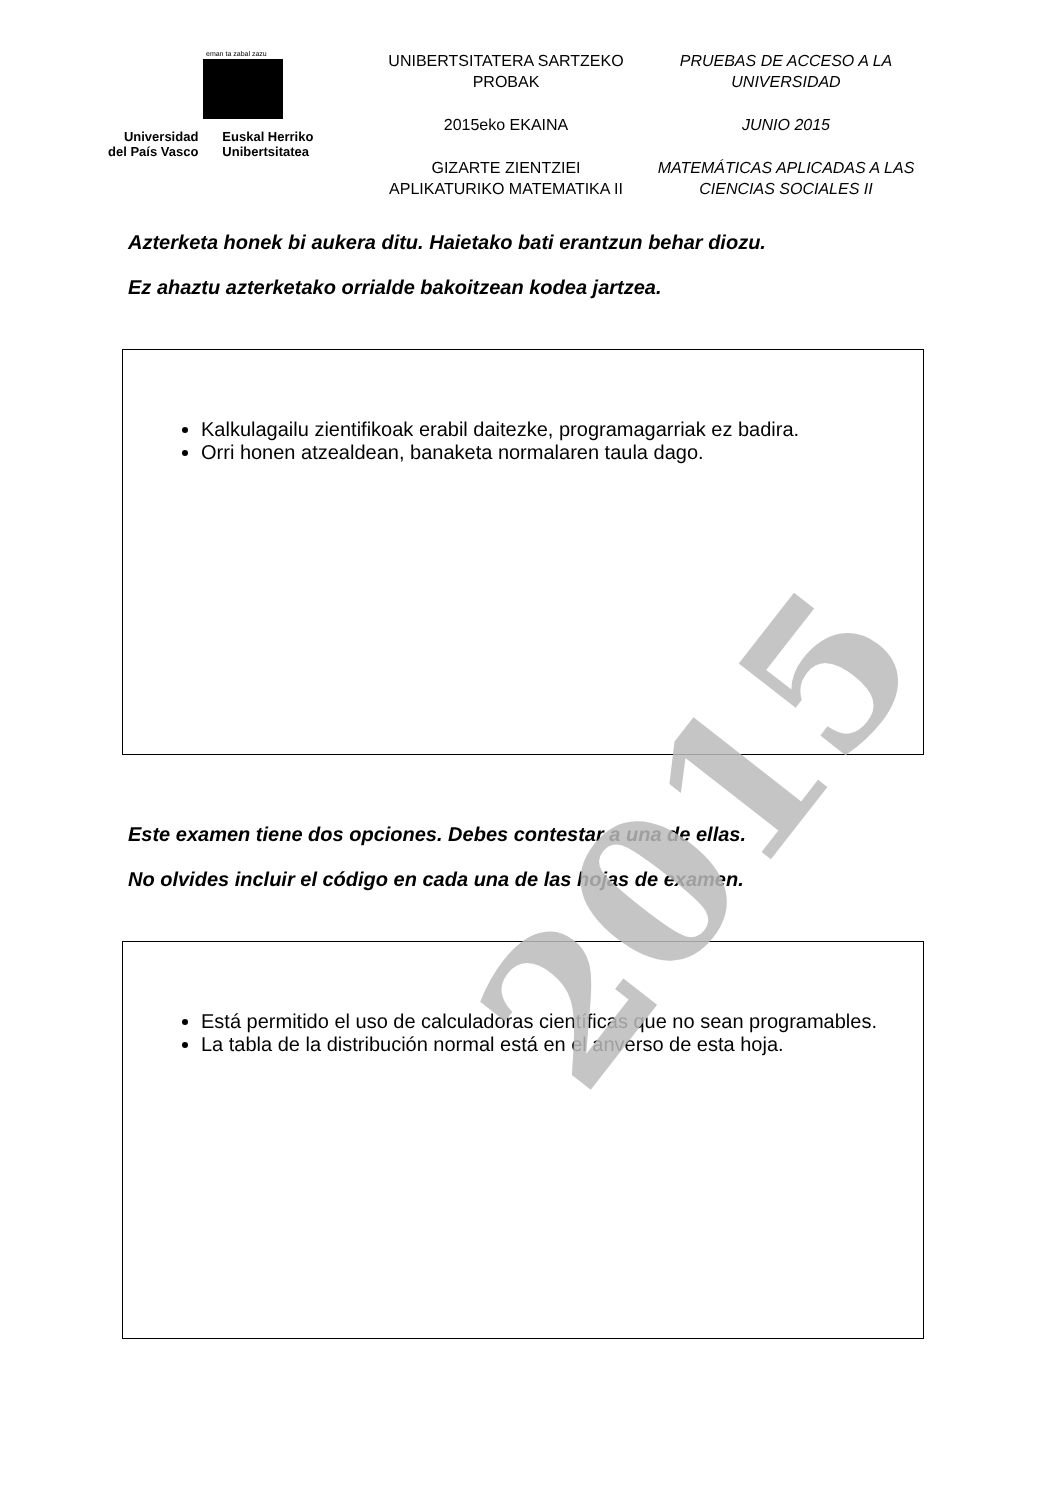2015
eman ta zabal zazu
Universidad
del País Vasco
Euskal Herriko
Unibertsitatea
UNIBERTSITATERA SARTZEKO
PROBAK
2015eko EKAINA
GIZARTE ZIENTZIEI
APLIKATURIKO MATEMATIKA II
PRUEBAS DE ACCESO A LA
UNIVERSIDAD
JUNIO 2015
MATEMÁTICAS APLICADAS A LAS
CIENCIAS SOCIALES II
Azterketa honek bi aukera ditu. Haietako bati erantzun behar diozu.
Ez ahaztu azterketako orrialde bakoitzean kodea jartzea.
Kalkulagailu zientifikoak erabil daitezke, programagarriak ez badira.
Orri honen atzealdean, banaketa normalaren taula dago.
Este examen tiene dos opciones. Debes contestar a una de ellas.
No olvides incluir el código en cada una de las hojas de examen.
Está permitido el uso de calculadoras científicas que no sean programables.
La tabla de la distribución normal está en el anverso de esta hoja.